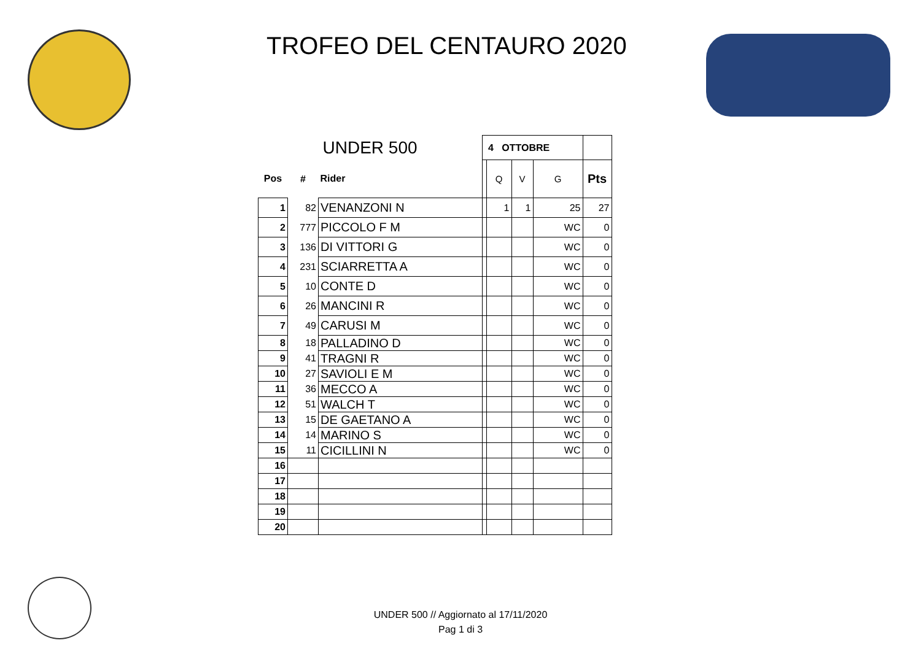TROFEO DEL CENTAURO 2020
| UNDER 500 | | | | 4 OTTOBRE | | | |
| Pos | # | Rider | | Q | V | G | Pts |
| 1 | 82 | VENANZONI N | | 1 | 1 | 25 | 27 |
| 2 | 777 | PICCOLO F M | | | | WC | 0 |
| 3 | 136 | DI VITTORI G | | | | WC | 0 |
| 4 | 231 | SCIARRETTA A | | | | WC | 0 |
| 5 | 10 | CONTE D | | | | WC | 0 |
| 6 | 26 | MANCINI R | | | | WC | 0 |
| 7 | 49 | CARUSI M | | | | WC | 0 |
| 8 | 18 | PALLADINO D | | | | WC | 0 |
| 9 | 41 | TRAGNI R | | | | WC | 0 |
| 10 | 27 | SAVIOLI E M | | | | WC | 0 |
| 11 | 36 | MECCO A | | | | WC | 0 |
| 12 | 51 | WALCH T | | | | WC | 0 |
| 13 | 15 | DE GAETANO A | | | | WC | 0 |
| 14 | 14 | MARINO S | | | | WC | 0 |
| 15 | 11 | CICILLINI N | | | | WC | 0 |
| 16 | | | | | | | |
| 17 | | | | | | | |
| 18 | | | | | | | |
| 19 | | | | | | | |
| 20 | | | | | | | |
UNDER 500 // Aggiornato al 17/11/2020
Pag 1 di 3